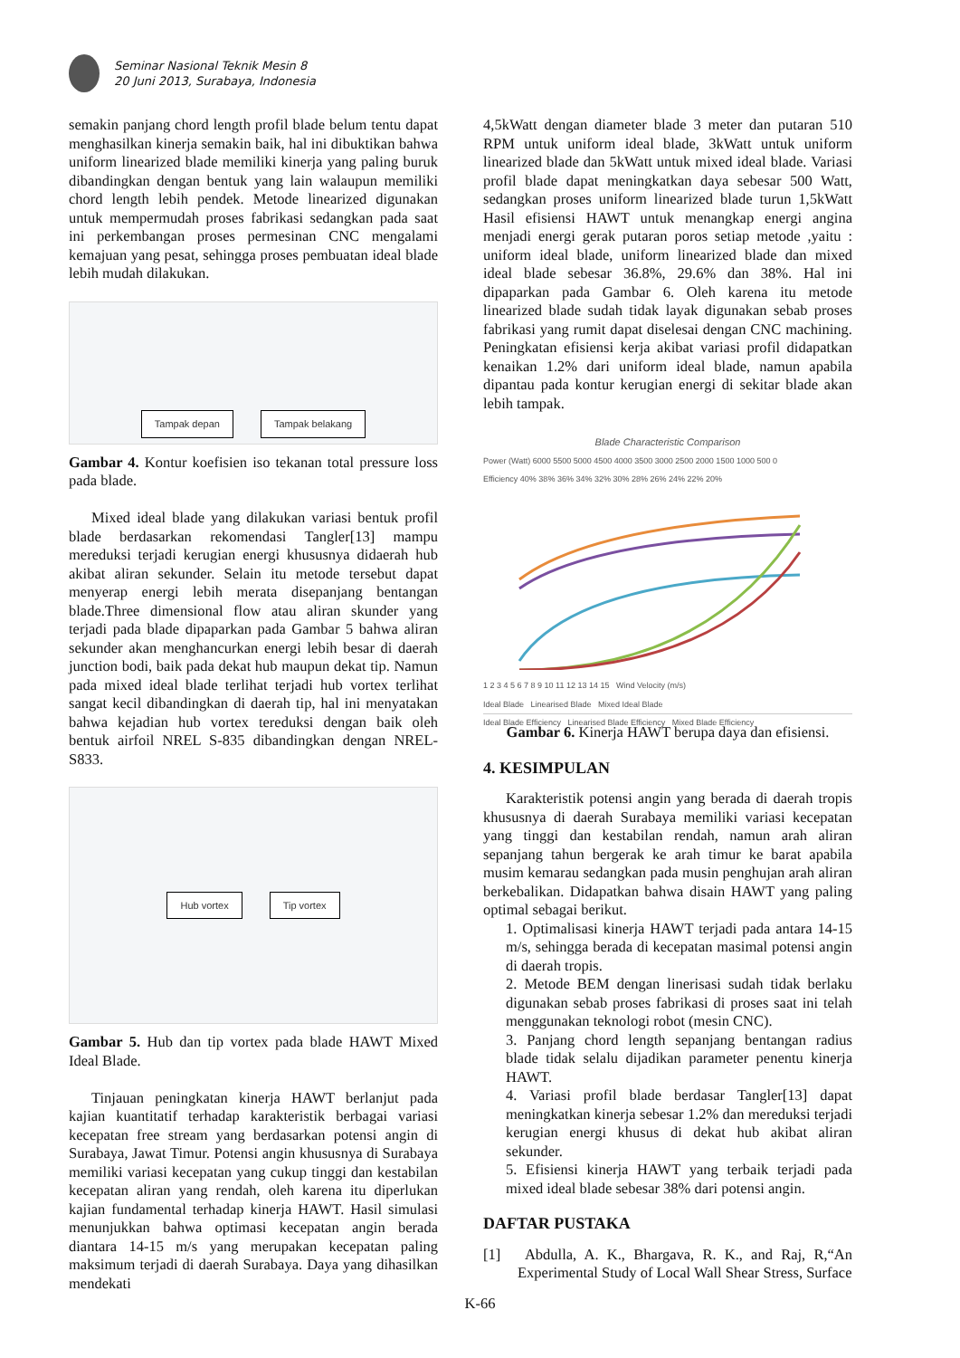Seminar Nasional Teknik Mesin 8
20 Juni 2013, Surabaya, Indonesia
semakin panjang chord length profil blade belum tentu dapat menghasilkan kinerja semakin baik, hal ini dibuktikan bahwa uniform linearized blade memiliki kinerja yang paling buruk dibandingkan dengan bentuk yang lain walaupun memiliki chord length lebih pendek. Metode linearized digunakan untuk mempermudah proses fabrikasi sedangkan pada saat ini perkembangan proses permesinan CNC mengalami kemajuan yang pesat, sehingga proses pembuatan ideal blade lebih mudah dilakukan.
Tampak depan Tampak belakang
Gambar 4. Kontur koefisien iso tekanan total pressure loss pada blade.
Mixed ideal blade yang dilakukan variasi bentuk profil blade berdasarkan rekomendasi Tangler[13] mampu mereduksi terjadi kerugian energi khususnya didaerah hub akibat aliran sekunder. Selain itu metode tersebut dapat menyerap energi lebih merata disepanjang bentangan blade.Three dimensional flow atau aliran skunder yang terjadi pada blade dipaparkan pada Gambar 5 bahwa aliran sekunder akan menghancurkan energi lebih besar di daerah junction bodi, baik pada dekat hub maupun dekat tip. Namun pada mixed ideal blade terlihat terjadi hub vortex terlihat sangat kecil dibandingkan di daerah tip, hal ini menyatakan bahwa kejadian hub vortex tereduksi dengan baik oleh bentuk airfoil NREL S-835 dibandingkan dengan NREL-S833.
Hub vortex Tip vortex
Gambar 5. Hub dan tip vortex pada blade HAWT Mixed Ideal Blade.
Tinjauan peningkatan kinerja HAWT berlanjut pada kajian kuantitatif terhadap karakteristik berbagai variasi kecepatan free stream yang berdasarkan potensi angin di Surabaya, Jawat Timur. Potensi angin khususnya di Surabaya memiliki variasi kecepatan yang cukup tinggi dan kestabilan kecepatan aliran yang rendah, oleh karena itu diperlukan kajian fundamental terhadap kinerja HAWT. Hasil simulasi menunjukkan bahwa optimasi kecepatan angin berada diantara 14-15 m/s yang merupakan kecepatan paling maksimum terjadi di daerah Surabaya. Daya yang dihasilkan mendekati
4,5kWatt dengan diameter blade 3 meter dan putaran 510 RPM untuk uniform ideal blade, 3kWatt untuk uniform linearized blade dan 5kWatt untuk mixed ideal blade. Variasi profil blade dapat meningkatkan daya sebesar 500 Watt, sedangkan proses uniform linearized blade turun 1,5kWatt Hasil efisiensi HAWT untuk menangkap energi angina menjadi energi gerak putaran poros setiap metode ,yaitu : uniform ideal blade, uniform linearized blade dan mixed ideal blade sebesar 36.8%, 29.6% dan 38%. Hal ini dipaparkan pada Gambar 6. Oleh karena itu metode linearized blade sudah tidak layak digunakan sebab proses fabrikasi yang rumit dapat diselesai dengan CNC machining. Peningkatan efisiensi kerja akibat variasi profil didapatkan kenaikan 1.2% dari uniform ideal blade, namun apabila dipantau pada kontur kerugian energi di sekitar blade akan lebih tampak.
Blade Characteristic Comparison
Power (Watt) 6000 5500 5000 4500 4000 3500 3000 2500 2000 1500 1000 500 0
Efficiency 40% 38% 36% 34% 32% 30% 28% 26% 24% 22% 20%
1 2 3 4 5 6 7 8 9 10 11 12 13 14 15 Wind Velocity (m/s)
Ideal Blade Linearised Blade Mixed Ideal Blade
Ideal Blade Efficiency Linearised Blade Efficiency Mixed Blade Efficiency
Gambar 6. Kinerja HAWT berupa daya dan efisiensi.
4. KESIMPULAN
Karakteristik potensi angin yang berada di daerah tropis khususnya di daerah Surabaya memiliki variasi kecepatan yang tinggi dan kestabilan rendah, namun arah aliran sepanjang tahun bergerak ke arah timur ke barat apabila musim kemarau sedangkan pada musin penghujan arah aliran berkebalikan. Didapatkan bahwa disain HAWT yang paling optimal sebagai berikut.
1. Optimalisasi kinerja HAWT terjadi pada antara 14-15 m/s, sehingga berada di kecepatan masimal potensi angin di daerah tropis.
2. Metode BEM dengan linerisasi sudah tidak berlaku digunakan sebab proses fabrikasi di proses saat ini telah menggunakan teknologi robot (mesin CNC).
3. Panjang chord length sepanjang bentangan radius blade tidak selalu dijadikan parameter penentu kinerja HAWT.
4. Variasi profil blade berdasar Tangler[13] dapat meningkatkan kinerja sebesar 1.2% dan mereduksi terjadi kerugian energi khusus di dekat hub akibat aliran sekunder.
5. Efisiensi kinerja HAWT yang terbaik terjadi pada mixed ideal blade sebesar 38% dari potensi angin.
DAFTAR PUSTAKA
[1] Abdulla, A. K., Bhargava, R. K., and Raj, R,“An Experimental Study of Local Wall Shear Stress, Surface
K-66